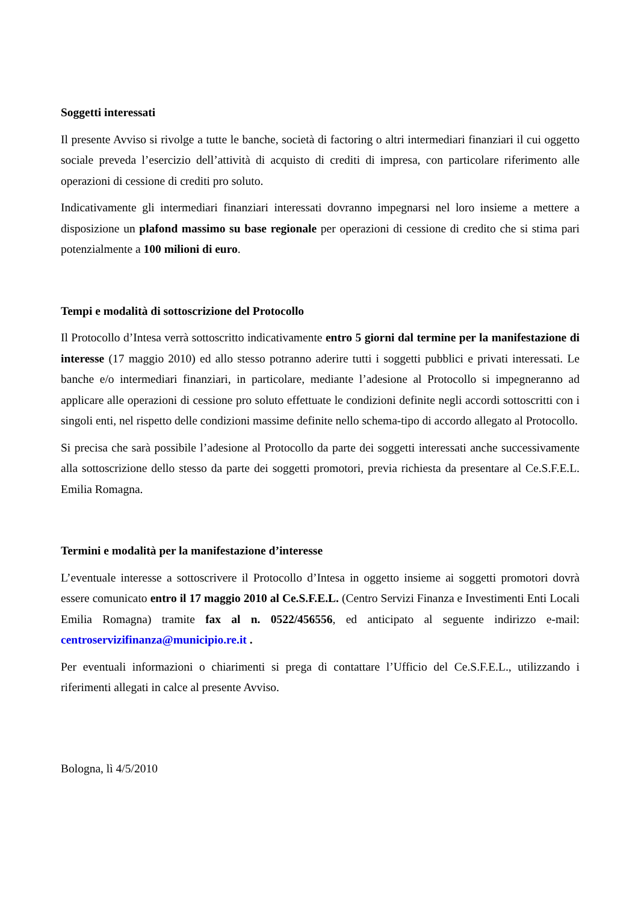Soggetti interessati
Il presente Avviso si rivolge a tutte le banche, società di factoring o altri intermediari finanziari il cui oggetto sociale preveda l’esercizio dell’attività di acquisto di crediti di impresa, con particolare riferimento alle operazioni di cessione di crediti pro soluto.
Indicativamente gli intermediari finanziari interessati dovranno impegnarsi nel loro insieme a mettere a disposizione un plafond massimo su base regionale per operazioni di cessione di credito che si stima pari potenzialmente a 100 milioni di euro.
Tempi e modalità di sottoscrizione del Protocollo
Il Protocollo d’Intesa verrà sottoscritto indicativamente entro 5 giorni dal termine per la manifestazione di interesse (17 maggio 2010) ed allo stesso potranno aderire tutti i soggetti pubblici e privati interessati. Le banche e/o intermediari finanziari, in particolare, mediante l’adesione al Protocollo si impegneranno ad applicare alle operazioni di cessione pro soluto effettuate le condizioni definite negli accordi sottoscritti con i singoli enti, nel rispetto delle condizioni massime definite nello schema-tipo di accordo allegato al Protocollo.
Si precisa che sarà possibile l’adesione al Protocollo da parte dei soggetti interessati anche successivamente alla sottoscrizione dello stesso da parte dei soggetti promotori, previa richiesta da presentare al Ce.S.F.E.L. Emilia Romagna.
Termini e modalità per la manifestazione d’interesse
L’eventuale interesse a sottoscrivere il Protocollo d’Intesa in oggetto insieme ai soggetti promotori dovrà essere comunicato entro il 17 maggio 2010 al Ce.S.F.E.L. (Centro Servizi Finanza e Investimenti Enti Locali Emilia Romagna) tramite fax al n. 0522/456556, ed anticipato al seguente indirizzo e-mail: centroservizifinanza@municipio.re.it .
Per eventuali informazioni o chiarimenti si prega di contattare l’Ufficio del Ce.S.F.E.L., utilizzando i riferimenti allegati in calce al presente Avviso.
Bologna, lì 4/5/2010